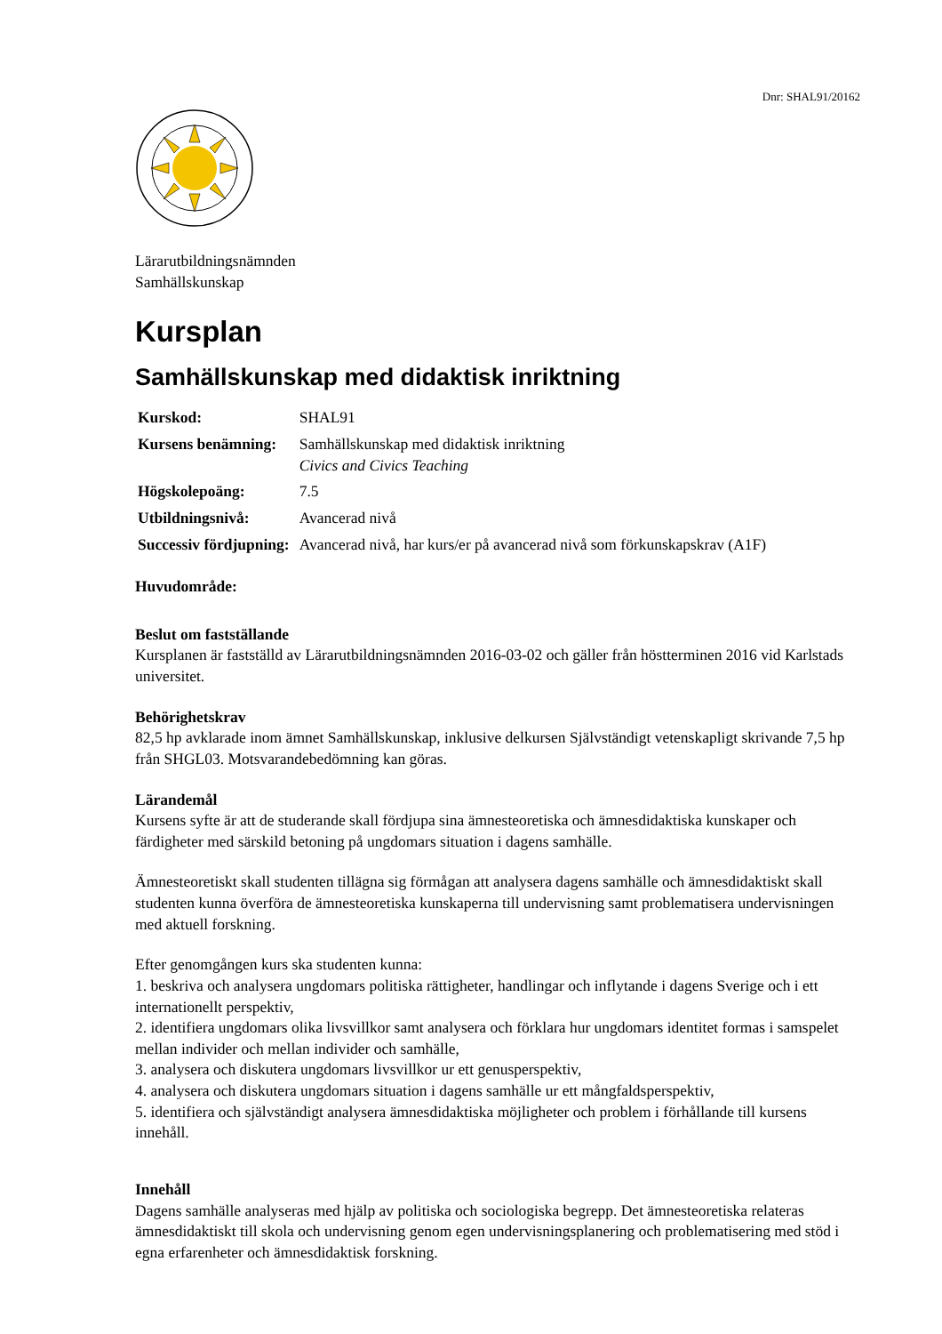Dnr: SHAL91/20162
Lärarutbildningsnämnden
Samhällskunskap
Kursplan
Samhällskunskap med didaktisk inriktning
| Kurskod: | SHAL91 |
| Kursens benämning: | Samhällskunskap med didaktisk inriktning Civics and Civics Teaching |
| Högskolepoäng: | 7.5 |
| Utbildningsnivå: | Avancerad nivå |
| Successiv fördjupning: | Avancerad nivå, har kurs/er på avancerad nivå som förkunskapskrav (A1F) |
Huvudområde:
Beslut om fastställande
Kursplanen är fastställd av Lärarutbildningsnämnden 2016-03-02 och gäller från höstterminen 2016 vid Karlstads universitet.
Behörighetskrav
82,5 hp avklarade inom ämnet Samhällskunskap, inklusive delkursen Självständigt vetenskapligt skrivande 7,5 hp från SHGL03. Motsvarandebedömning kan göras.
Lärandemål
Kursens syfte är att de studerande skall fördjupa sina ämnesteoretiska och ämnesdidaktiska kunskaper och färdigheter med särskild betoning på ungdomars situation i dagens samhälle.
Ämnesteoretiskt skall studenten tillägna sig förmågan att analysera dagens samhälle och ämnesdidaktiskt skall studenten kunna överföra de ämnesteoretiska kunskaperna till undervisning samt problematisera undervisningen med aktuell forskning.
Efter genomgången kurs ska studenten kunna:
1. beskriva och analysera ungdomars politiska rättigheter, handlingar och inflytande i dagens Sverige och i ett internationellt perspektiv,
2. identifiera ungdomars olika livsvillkor samt analysera och förklara hur ungdomars identitet formas i samspelet mellan individer och mellan individer och samhälle,
3. analysera och diskutera ungdomars livsvillkor ur ett genusperspektiv,
4. analysera och diskutera ungdomars situation i dagens samhälle ur ett mångfaldsperspektiv,
5. identifiera och självständigt analysera ämnesdidaktiska möjligheter och problem i förhållande till kursens innehåll.
Innehåll
Dagens samhälle analyseras med hjälp av politiska och sociologiska begrepp. Det ämnesteoretiska relateras ämnesdidaktiskt till skola och undervisning genom egen undervisningsplanering och problematisering med stöd i egna erfarenheter och ämnesdidaktisk forskning.